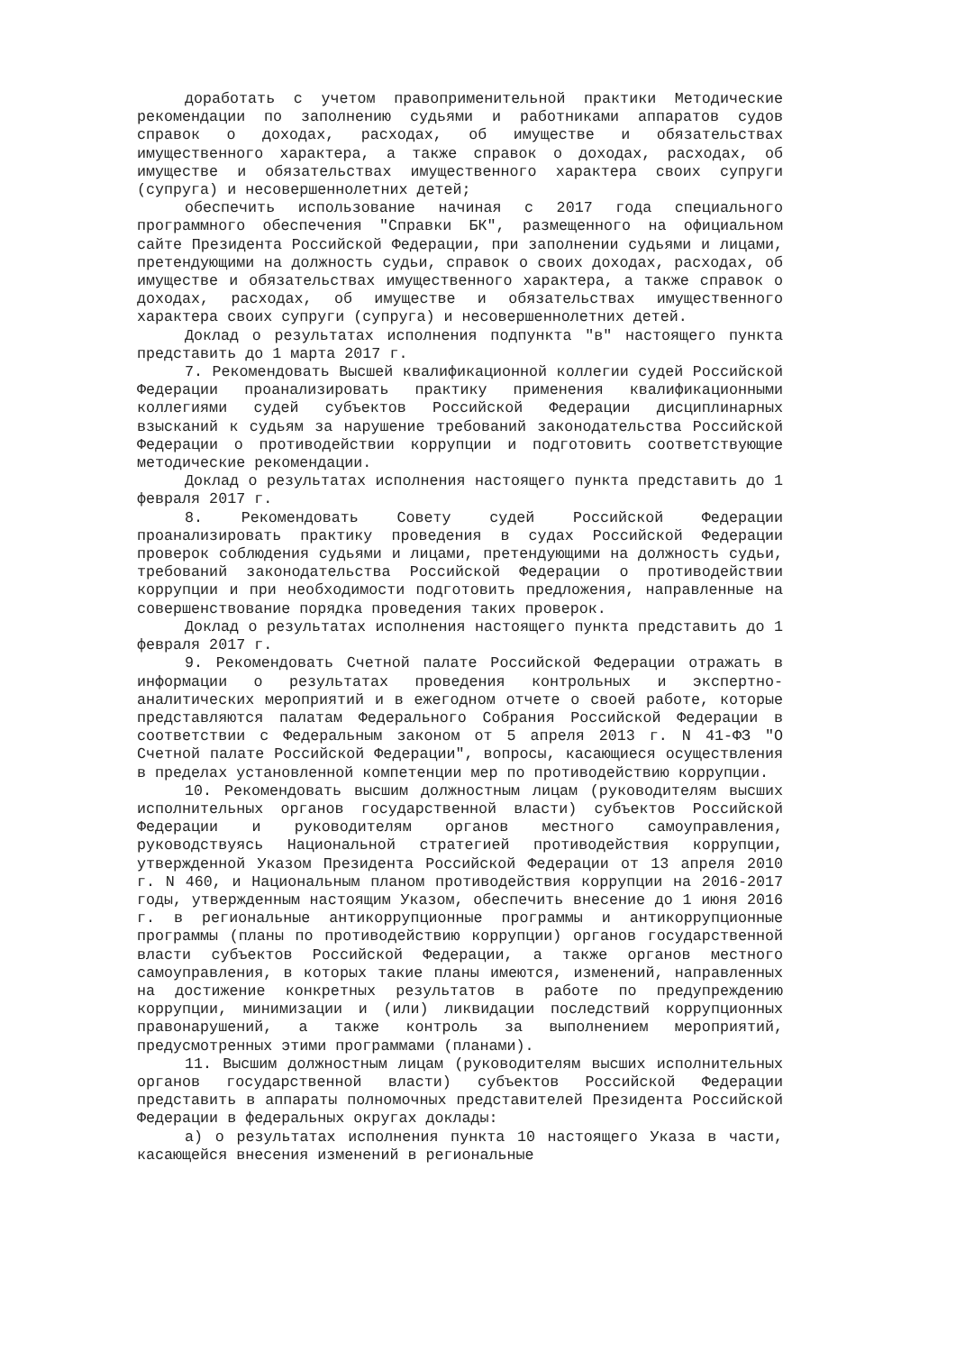доработать с учетом правоприменительной практики Методические рекомендации по заполнению судьями и работниками аппаратов судов справок о доходах, расходах, об имуществе и обязательствах имущественного характера, а также справок о доходах, расходах, об имуществе и обязательствах имущественного характера своих супруги (супруга) и несовершеннолетних детей;
обеспечить использование начиная с 2017 года специального программного обеспечения "Справки БК", размещенного на официальном сайте Президента Российской Федерации, при заполнении судьями и лицами, претендующими на должность судьи, справок о своих доходах, расходах, об имуществе и обязательствах имущественного характера, а также справок о доходах, расходах, об имуществе и обязательствах имущественного характера своих супруги (супруга) и несовершеннолетних детей.
Доклад о результатах исполнения подпункта "в" настоящего пункта представить до 1 марта 2017 г.
7. Рекомендовать Высшей квалификационной коллегии судей Российской Федерации проанализировать практику применения квалификационными коллегиями судей субъектов Российской Федерации дисциплинарных взысканий к судьям за нарушение требований законодательства Российской Федерации о противодействии коррупции и подготовить соответствующие методические рекомендации.
Доклад о результатах исполнения настоящего пункта представить до 1 февраля 2017 г.
8. Рекомендовать Совету судей Российской Федерации проанализировать практику проведения в судах Российской Федерации проверок соблюдения судьями и лицами, претендующими на должность судьи, требований законодательства Российской Федерации о противодействии коррупции и при необходимости подготовить предложения, направленные на совершенствование порядка проведения таких проверок.
Доклад о результатах исполнения настоящего пункта представить до 1 февраля 2017 г.
9. Рекомендовать Счетной палате Российской Федерации отражать в информации о результатах проведения контрольных и экспертно-аналитических мероприятий и в ежегодном отчете о своей работе, которые представляются палатам Федерального Собрания Российской Федерации в соответствии с Федеральным законом от 5 апреля 2013 г. N 41-ФЗ "О Счетной палате Российской Федерации", вопросы, касающиеся осуществления в пределах установленной компетенции мер по противодействию коррупции.
10. Рекомендовать высшим должностным лицам (руководителям высших исполнительных органов государственной власти) субъектов Российской Федерации и руководителям органов местного самоуправления, руководствуясь Национальной стратегией противодействия коррупции, утвержденной Указом Президента Российской Федерации от 13 апреля 2010 г. N 460, и Национальным планом противодействия коррупции на 2016-2017 годы, утвержденным настоящим Указом, обеспечить внесение до 1 июня 2016 г. в региональные антикоррупционные программы и антикоррупционные программы (планы по противодействию коррупции) органов государственной власти субъектов Российской Федерации, а также органов местного самоуправления, в которых такие планы имеются, изменений, направленных на достижение конкретных результатов в работе по предупреждению коррупции, минимизации и (или) ликвидации последствий коррупционных правонарушений, а также контроль за выполнением мероприятий, предусмотренных этими программами (планами).
11. Высшим должностным лицам (руководителям высших исполнительных органов государственной власти) субъектов Российской Федерации представить в аппараты полномочных представителей Президента Российской Федерации в федеральных округах доклады:
а) о результатах исполнения пункта 10 настоящего Указа в части, касающейся внесения изменений в региональные